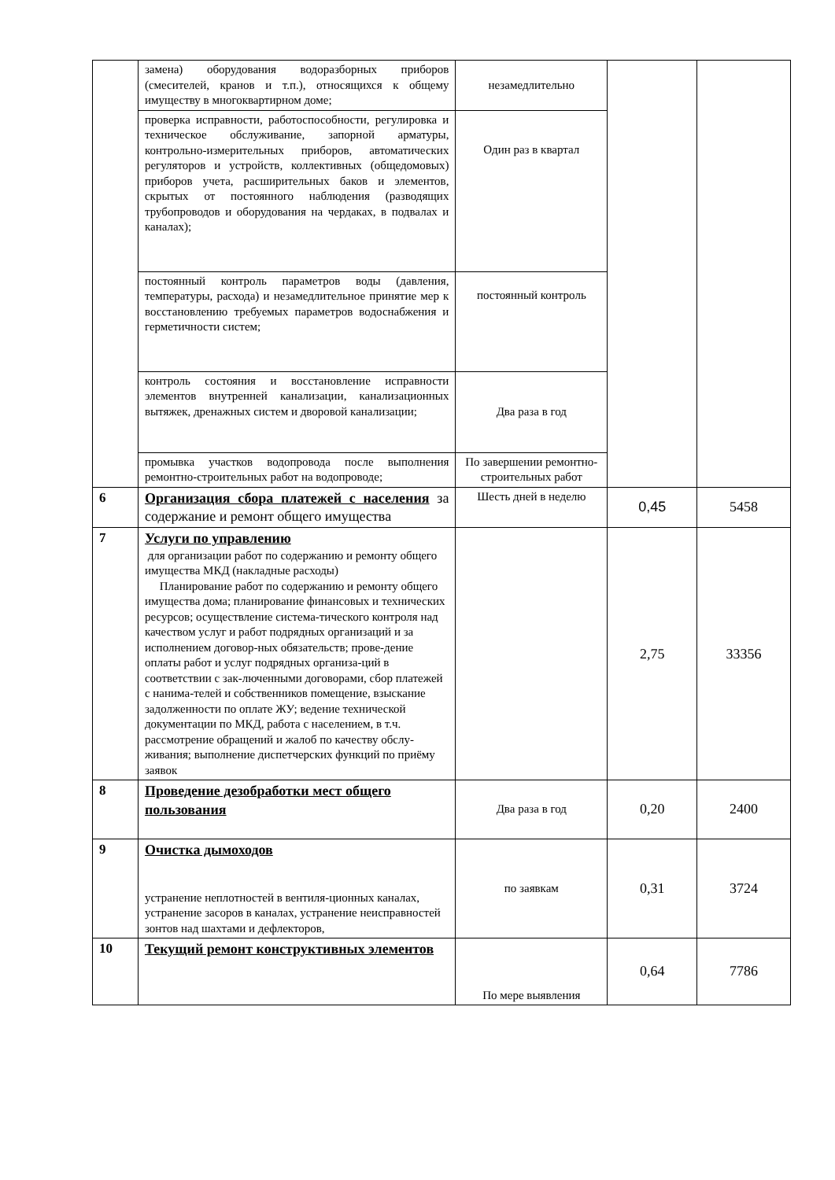| | замена) оборудования водоразборных приборов (смесителей, кранов и т.п.), относящихся к общему имуществу в многоквартирном доме; | незамедлительно | | |
| | проверка исправности, работоспособности, регулировка и техническое обслуживание, запорной арматуры, контрольно-измерительных приборов, автоматических регуляторов и устройств, коллективных (общедомовых) приборов учета, расширительных баков и элементов, скрытых от постоянного наблюдения (разводящих трубопроводов и оборудования на чердаках, в подвалах и каналах); | Один раз в квартал | | |
| | постоянный контроль параметров воды (давления, температуры, расхода) и незамедлительное принятие мер к восстановлению требуемых параметров водоснабжения и герметичности систем; | постоянный контроль | | |
| | контроль состояния и восстановление исправности элементов внутренней канализации, канализационных вытяжек, дренажных систем и дворовой канализации; | Два раза в год | | |
| | промывка участков водопровода после выполнения ремонтно-строительных работ на водопроводе; | По завершении ремонтно-строительных работ | | |
| 6 | Организация сбора платежей с населения за содержание и ремонт общего имущества | Шесть дней в неделю | 0,45 | 5458 |
| 7 | Услуги по управлению для организации работ по содержанию и ремонту общего имущества МКД (накладные расходы) Планирование работ по содержанию и ремонту общего имущества дома; планирование финансовых и технических ресурсов; осуществление система-тического контроля над качеством услуг и работ подрядных организаций и за исполнением договор-ных обязательств; прове-дение оплаты работ и услуг подрядных организа-ций в соответствии с зак-люченными договорами, сбор платежей с нанима-телей и собственников помещение, взыскание задолженности по оплате ЖУ; ведение технической документации по МКД, работа с населением, в т.ч. рассмотрение обращений и жалоб по качеству обслу-живания; выполнение диспетчерских функций по приёму заявок | | 2,75 | 33356 |
| 8 | Проведение дезобработки мест общего пользования | Два раза в год | 0,20 | 2400 |
| 9 | Очистка дымоходов устранение неплотностей в вентиля-ционных каналах, устранение засоров в каналах, устранение неисправностей зонтов над шахтами и дефлекторов, | по заявкам | 0,31 | 3724 |
| 10 | Текущий ремонт конструктивных элементов | По мере выявления | 0,64 | 7786 |